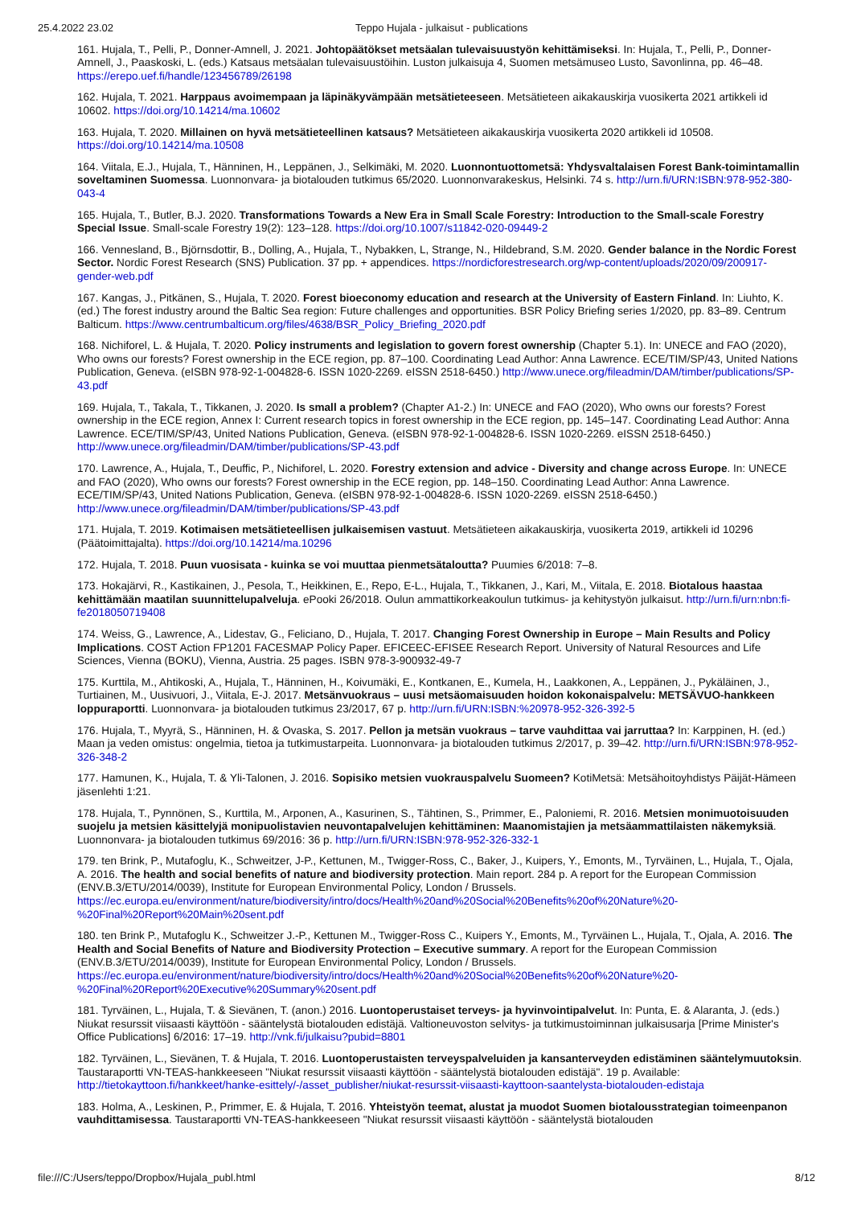25.4.2022 23.02 Teppo Hujala - julkaisut - publications
161. Hujala, T., Pelli, P., Donner-Amnell, J. 2021. Johtopäätökset metsäalan tulevaisuustyön kehittämiseksi. In: Hujala, T., Pelli, P., Donner-Amnell, J., Paaskoski, L. (eds.) Katsaus metsäalan tulevaisuustöihin. Luston julkaisuja 4, Suomen metsämuseo Lusto, Savonlinna, pp. 46–48. https://erepo.uef.fi/handle/123456789/26198
162. Hujala, T. 2021. Harppaus avoimempaan ja läpinäkyvämpään metsätieteeseen. Metsätieteen aikakauskirja vuosikerta 2021 artikkeli id 10602. https://doi.org/10.14214/ma.10602
163. Hujala, T. 2020. Millainen on hyvä metsätieteellinen katsaus? Metsätieteen aikakauskirja vuosikerta 2020 artikkeli id 10508. https://doi.org/10.14214/ma.10508
164. Viitala, E.J., Hujala, T., Hänninen, H., Leppänen, J., Selkimäki, M. 2020. Luonnontuottometsä: Yhdysvaltalaisen Forest Bank-toimintamallin soveltaminen Suomessa. Luonnonvara- ja biotalouden tutkimus 65/2020. Luonnonvarakeskus, Helsinki. 74 s. http://urn.fi/URN:ISBN:978-952-380-043-4
165. Hujala, T., Butler, B.J. 2020. Transformations Towards a New Era in Small Scale Forestry: Introduction to the Small-scale Forestry Special Issue. Small-scale Forestry 19(2): 123–128. https://doi.org/10.1007/s11842-020-09449-2
166. Vennesland, B., Björnsdottir, B., Dolling, A., Hujala, T., Nybakken, L, Strange, N., Hildebrand, S.M. 2020. Gender balance in the Nordic Forest Sector. Nordic Forest Research (SNS) Publication. 37 pp. + appendices. https://nordicforestresearch.org/wp-content/uploads/2020/09/200917-gender-web.pdf
167. Kangas, J., Pitkänen, S., Hujala, T. 2020. Forest bioeconomy education and research at the University of Eastern Finland. In: Liuhto, K. (ed.) The forest industry around the Baltic Sea region: Future challenges and opportunities. BSR Policy Briefing series 1/2020, pp. 83–89. Centrum Balticum. https://www.centrumbalticum.org/files/4638/BSR_Policy_Briefing_2020.pdf
168. Nichiforel, L. & Hujala, T. 2020. Policy instruments and legislation to govern forest ownership (Chapter 5.1). In: UNECE and FAO (2020), Who owns our forests? Forest ownership in the ECE region, pp. 87–100. Coordinating Lead Author: Anna Lawrence. ECE/TIM/SP/43, United Nations Publication, Geneva. (eISBN 978-92-1-004828-6. ISSN 1020-2269. eISSN 2518-6450.) http://www.unece.org/fileadmin/DAM/timber/publications/SP-43.pdf
169. Hujala, T., Takala, T., Tikkanen, J. 2020. Is small a problem? (Chapter A1-2.) In: UNECE and FAO (2020), Who owns our forests? Forest ownership in the ECE region, Annex I: Current research topics in forest ownership in the ECE region, pp. 145–147. Coordinating Lead Author: Anna Lawrence. ECE/TIM/SP/43, United Nations Publication, Geneva. (eISBN 978-92-1-004828-6. ISSN 1020-2269. eISSN 2518-6450.) http://www.unece.org/fileadmin/DAM/timber/publications/SP-43.pdf
170. Lawrence, A., Hujala, T., Deuffic, P., Nichiforel, L. 2020. Forestry extension and advice - Diversity and change across Europe. In: UNECE and FAO (2020), Who owns our forests? Forest ownership in the ECE region, pp. 148–150. Coordinating Lead Author: Anna Lawrence. ECE/TIM/SP/43, United Nations Publication, Geneva. (eISBN 978-92-1-004828-6. ISSN 1020-2269. eISSN 2518-6450.) http://www.unece.org/fileadmin/DAM/timber/publications/SP-43.pdf
171. Hujala, T. 2019. Kotimaisen metsätieteellisen julkaisemisen vastuut. Metsätieteen aikakauskirja, vuosikerta 2019, artikkeli id 10296 (Päätoimittajalta). https://doi.org/10.14214/ma.10296
172. Hujala, T. 2018. Puun vuosisata - kuinka se voi muuttaa pienmetsätaloutta? Puumies 6/2018: 7–8.
173. Hokajärvi, R., Kastikainen, J., Pesola, T., Heikkinen, E., Repo, E-L., Hujala, T., Tikkanen, J., Kari, M., Viitala, E. 2018. Biotalous haastaa kehittämään maatilan suunnittelupalveluja. ePooki 26/2018. Oulun ammattikorkeakoulun tutkimus- ja kehitystyön julkaisut. http://urn.fi/urn:nbn:fi-fe2018050719408
174. Weiss, G., Lawrence, A., Lidestav, G., Feliciano, D., Hujala, T. 2017. Changing Forest Ownership in Europe – Main Results and Policy Implications. COST Action FP1201 FACESMAP Policy Paper. EFICEEC-EFISEE Research Report. University of Natural Resources and Life Sciences, Vienna (BOKU), Vienna, Austria. 25 pages. ISBN 978-3-900932-49-7
175. Kurttila, M., Ahtikoski, A., Hujala, T., Hänninen, H., Koivumäki, E., Kontkanen, E., Kumela, H., Laakkonen, A., Leppänen, J., Pykäläinen, J., Turtiainen, M., Uusivuori, J., Viitala, E-J. 2017. Metsänvuokraus – uusi metsäomaisuuden hoidon kokonaispalvelu: METSÄVUO-hankkeen loppuraportti. Luonnonvara- ja biotalouden tutkimus 23/2017, 67 p. http://urn.fi/URN:ISBN:%20978-952-326-392-5
176. Hujala, T., Myyrä, S., Hänninen, H. & Ovaska, S. 2017. Pellon ja metsän vuokraus – tarve vauhdittaa vai jarruttaa? In: Karppinen, H. (ed.) Maan ja veden omistus: ongelmia, tietoa ja tutkimustarpeita. Luonnonvara- ja biotalouden tutkimus 2/2017, p. 39–42. http://urn.fi/URN:ISBN:978-952-326-348-2
177. Hamunen, K., Hujala, T. & Yli-Talonen, J. 2016. Sopisiko metsien vuokrauspalvelu Suomeen? KotiMetsä: Metsähoitoyhdistys Päijät-Hämeen jäsenlehti 1:21.
178. Hujala, T., Pynnönen, S., Kurttila, M., Arponen, A., Kasurinen, S., Tähtinen, S., Primmer, E., Paloniemi, R. 2016. Metsien monimuotoisuuden suojelu ja metsien käsittelyjä monipuolistavien neuvontapalvelujen kehittäminen: Maanomistajien ja metsäammattilaisten näkemyksiä. Luonnonvara- ja biotalouden tutkimus 69/2016: 36 p. http://urn.fi/URN:ISBN:978-952-326-332-1
179. ten Brink, P., Mutafoglu, K., Schweitzer, J-P., Kettunen, M., Twigger-Ross, C., Baker, J., Kuipers, Y., Emonts, M., Tyrväinen, L., Hujala, T., Ojala, A. 2016. The health and social benefits of nature and biodiversity protection. Main report. 284 p. A report for the European Commission (ENV.B.3/ETU/2014/0039), Institute for European Environmental Policy, London / Brussels. https://ec.europa.eu/environment/nature/biodiversity/intro/docs/Health%20and%20Social%20Benefits%20of%20Nature%20-%20Final%20Report%20Main%20sent.pdf
180. ten Brink P., Mutafoglu K., Schweitzer J.-P., Kettunen M., Twigger-Ross C., Kuipers Y., Emonts, M., Tyrväinen L., Hujala, T., Ojala, A. 2016. The Health and Social Benefits of Nature and Biodiversity Protection – Executive summary. A report for the European Commission (ENV.B.3/ETU/2014/0039), Institute for European Environmental Policy, London / Brussels. https://ec.europa.eu/environment/nature/biodiversity/intro/docs/Health%20and%20Social%20Benefits%20of%20Nature%20-%20Final%20Report%20Executive%20Summary%20sent.pdf
181. Tyrväinen, L., Hujala, T. & Sievänen, T. (anon.) 2016. Luontoperustaiset terveys- ja hyvinvointipalvelut. In: Punta, E. & Alaranta, J. (eds.) Niukat resurssit viisaasti käyttöön - sääntelystä biotalouden edistäjä. Valtioneuvoston selvitys- ja tutkimustoiminnan julkaisusarja [Prime Minister's Office Publications] 6/2016: 17–19. http://vnk.fi/julkaisu?pubid=8801
182. Tyrväinen, L., Sievänen, T. & Hujala, T. 2016. Luontoperustaisten terveyspalveluiden ja kansanterveyden edistäminen sääntelymuutoksin. Taustaraportti VN-TEAS-hankkeeseen "Niukat resurssit viisaasti käyttöön - sääntelystä biotalouden edistäjä". 19 p. Available: http://tietokayttoon.fi/hankkeet/hanke-esittely/-/asset_publisher/niukat-resurssit-viisaasti-kayttoon-saantelysta-biotalouden-edistaja
183. Holma, A., Leskinen, P., Primmer, E. & Hujala, T. 2016. Yhteistyön teemat, alustat ja muodot Suomen biotalousstrategian toimeenpanon vauhdittamisessa. Taustaraportti VN-TEAS-hankkeeseen "Niukat resurssit viisaasti käyttöön - sääntelystä biotalouden
file:///C:/Users/teppo/Dropbox/Hujala_publ.html 8/12